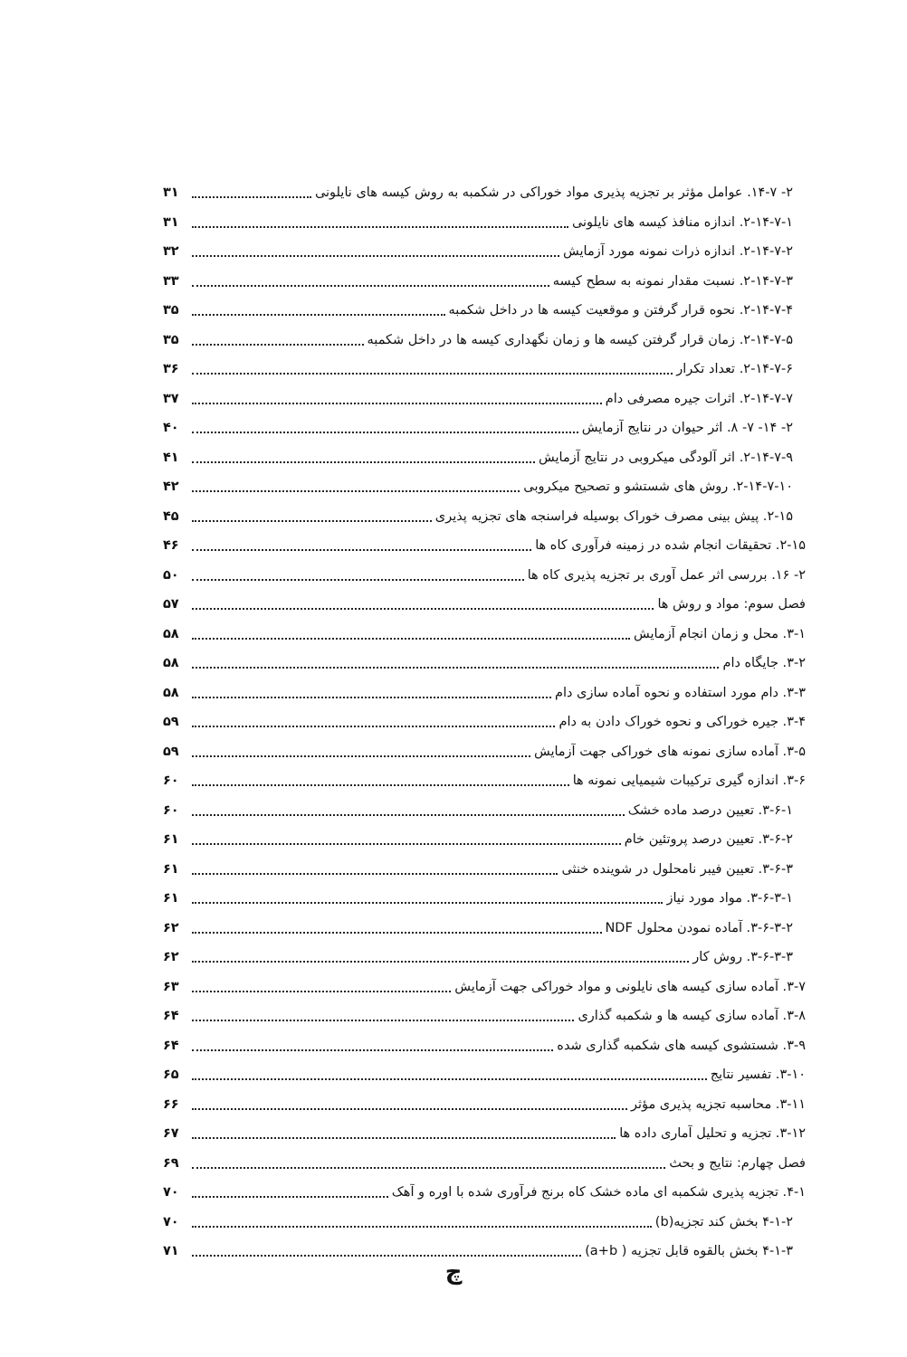۲- ۱۴-۷. عوامل مؤثر بر تجزیه پذیری مواد خوراکی در شکمبه به روش کیسه های نایلونی ۳۱
۲-۱۴-۷-۱. اندازه منافذ کیسه های نایلونی ۳۱
۲-۱۴-۷-۲. اندازه ذرات نمونه مورد آزمایش ۳۲
۲-۱۴-۷-۳. نسبت مقدار نمونه به سطح کیسه ۳۳
۲-۱۴-۷-۴. نحوه قرار گرفتن و موقعیت کیسه ها در داخل شکمبه ۳۵
۲-۱۴-۷-۵. زمان قرار گرفتن کیسه ها و زمان نگهداری کیسه ها در داخل شکمبه ۳۵
۲-۱۴-۷-۶. تعداد تکرار ۳۶
۲-۱۴-۷-۷. اثرات جیره مصرفی دام ۳۷
۲- ۱۴- ۷- ۸. اثر حیوان در نتایج آزمایش ۴۰
۲-۱۴-۷-۹. اثر آلودگی میکروبی در نتایج آزمایش ۴۱
۲-۱۴-۷-۱۰. روش های شستشو و تصحیح میکروبی ۴۲
۲-۱۵. پیش بینی مصرف خوراک بوسیله فراسنجه های تجزیه پذیری ۴۵
۲-۱۵. تحقیقات انجام شده در زمینه فرآوری کاه ها ۴۶
۲- ۱۶. بررسی اثر عمل آوری بر تجزیه پذیری کاه ها ۵۰
فصل سوم: مواد و روش ها ۵۷
۳-۱. محل و زمان انجام آزمایش ۵۸
۳-۲. جایگاه دام ۵۸
۳-۳. دام مورد استفاده و نحوه آماده سازی دام ۵۸
۳-۴. جیره خوراکی و نحوه خوراک دادن به دام ۵۹
۳-۵. آماده سازی نمونه های خوراکی جهت آزمایش ۵۹
۳-۶. اندازه گیری ترکیبات شیمیایی نمونه ها ۶۰
۳-۶-۱. تعیین درصد ماده خشک ۶۰
۳-۶-۲. تعیین درصد پروتئین خام ۶۱
۳-۶-۳. تعیین فیبر نامحلول در شوینده خنثی ۶۱
۳-۶-۳-۱. مواد مورد نیاز ۶۱
۳-۶-۳-۲. آماده نمودن محلول NDF ۶۲
۳-۶-۳-۳. روش کار ۶۲
۳-۷. آماده سازی کیسه های نایلونی و مواد خوراکی جهت آزمایش ۶۳
۳-۸. آماده سازی کیسه ها و شکمبه گذاری ۶۴
۳-۹. شستشوی کیسه های شکمبه گذاری شده ۶۴
۳-۱۰. تفسیر نتایج ۶۵
۳-۱۱. محاسبه تجزیه پذیری مؤثر ۶۶
۳-۱۲. تجزیه و تحلیل آماری داده ها ۶۷
فصل چهارم: نتایج و بحث ۶۹
۴-۱. تجزیه پذیری شکمبه ای ماده خشک کاه برنج فرآوری شده با اوره و آهک ۷۰
۴-۱-۲ بخش کند تجزیه(b) ۷۰
۴-۱-۳ بخش بالقوه قابل تجزیه ( a+b) ۷۱
چ